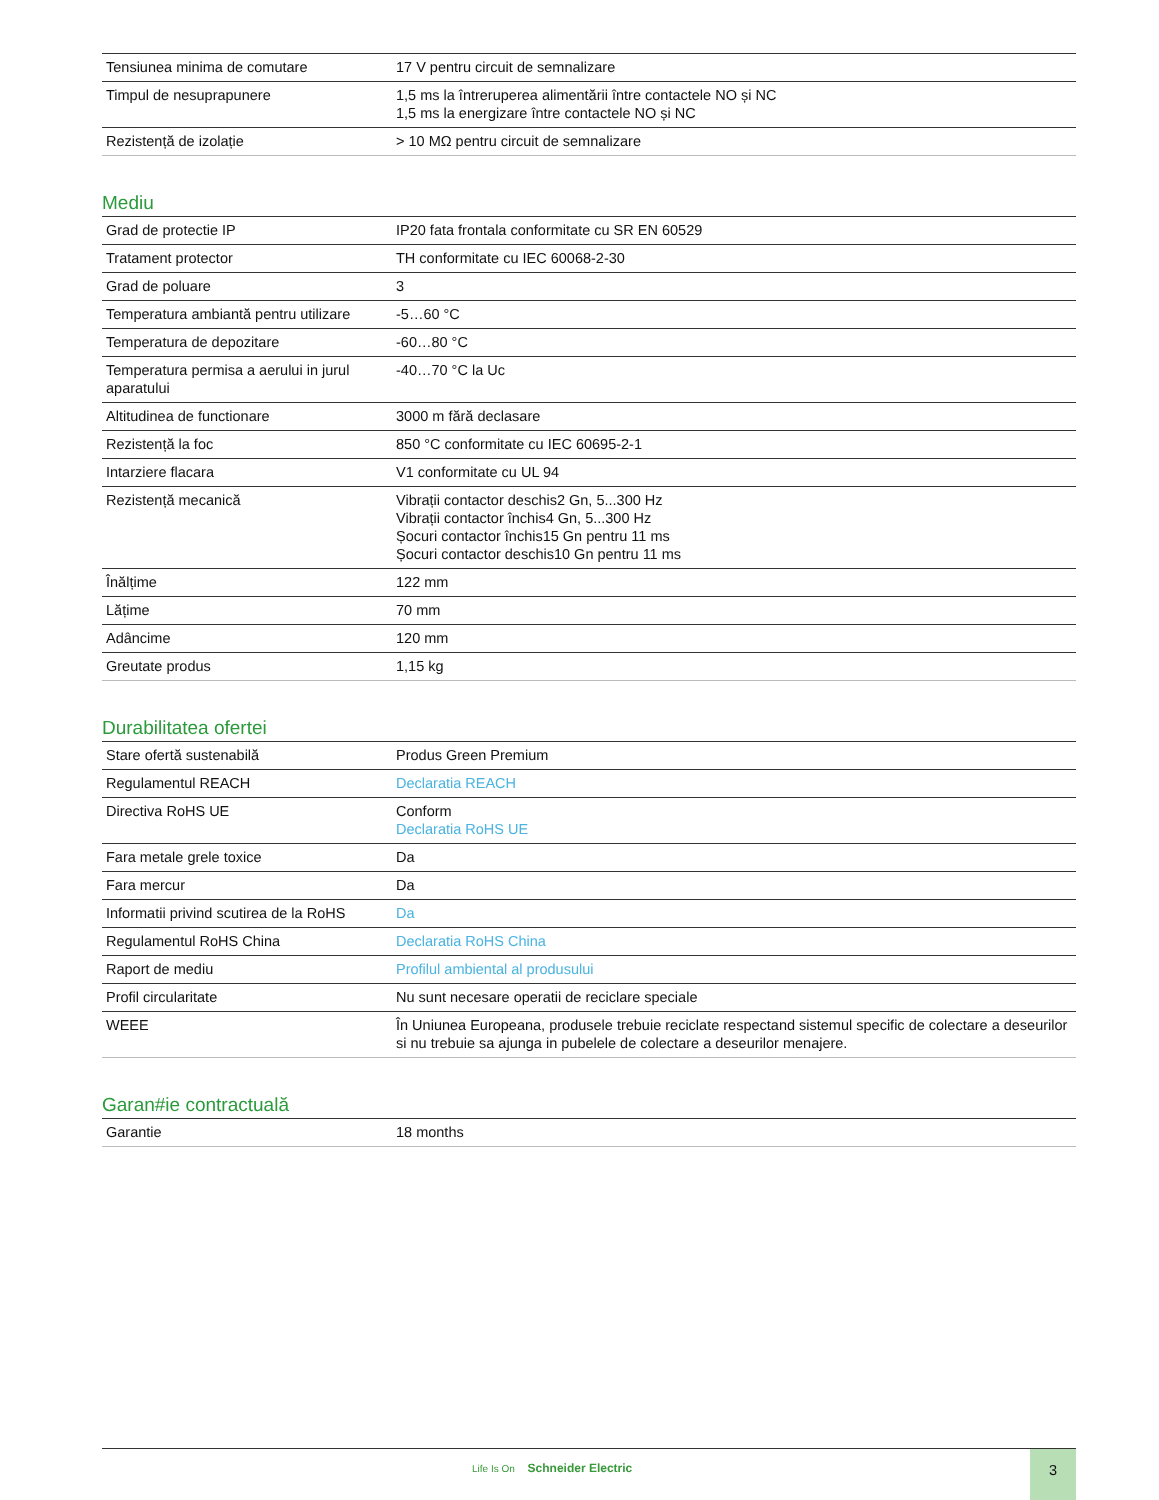| Tensiunea minima de comutare | 17 V pentru circuit de semnalizare |
| Timpul de nesuprapunere | 1,5 ms la întreruperea alimentării între contactele NO și NC 1,5 ms la energizare între contactele NO și NC |
| Rezistență de izolație | > 10 MΩ pentru circuit de semnalizare |
Mediu
| Grad de protectie IP | IP20 fata frontala conformitate cu SR EN 60529 |
| Tratament protector | TH conformitate cu IEC 60068-2-30 |
| Grad de poluare | 3 |
| Temperatura ambiantă pentru utilizare | -5…60 °C |
| Temperatura de depozitare | -60…80 °C |
| Temperatura permisa a aerului in jurul aparatului | -40…70 °C la Uc |
| Altitudinea de functionare | 3000 m fără declasare |
| Rezistență la foc | 850 °C conformitate cu IEC 60695-2-1 |
| Intarziere flacara | V1 conformitate cu UL 94 |
| Rezistență mecanică | Vibrații contactor deschis2 Gn, 5...300 Hz Vibrații contactor închis4 Gn, 5...300 Hz Șocuri contactor închis15 Gn pentru 11 ms Șocuri contactor deschis10 Gn pentru 11 ms |
| Înălțime | 122 mm |
| Lățime | 70 mm |
| Adâncime | 120 mm |
| Greutate produs | 1,15 kg |
Durabilitatea ofertei
| Stare ofertă sustenabilă | Produs Green Premium |
| Regulamentul REACH | Declaratia REACH |
| Directiva RoHS UE | Conform Declaratia RoHS UE |
| Fara metale grele toxice | Da |
| Fara mercur | Da |
| Informatii privind scutirea de la RoHS | Da |
| Regulamentul RoHS China | Declaratia RoHS China |
| Raport de mediu | Profilul ambiental al produsului |
| Profil circularitate | Nu sunt necesare operatii de reciclare speciale |
| WEEE | În Uniunea Europeana, produsele trebuie reciclate respectand sistemul specific de colectare a deseurilor si nu trebuie sa ajunga in pubelele de colectare a deseurilor menajere. |
Garan#ie contractuală
| Garantie | 18 months |
Life Is On Schneider Electric
3